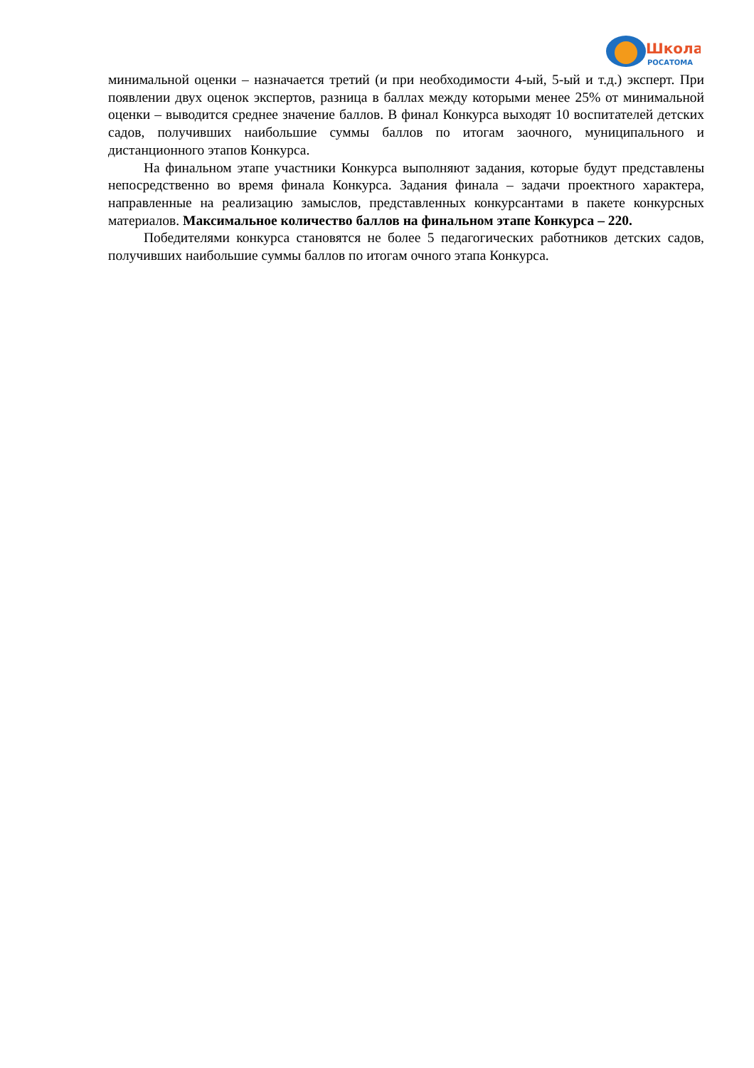Школа
РОСАТОМА
минимальной оценки – назначается третий (и при необходимости 4-ый, 5-ый и т.д.) эксперт. При появлении двух оценок экспертов, разница в баллах между которыми менее 25% от минимальной оценки – выводится среднее значение баллов. В финал Конкурса выходят 10 воспитателей детских садов, получивших наибольшие суммы баллов по итогам заочного, муниципального и дистанционного этапов Конкурса.
На финальном этапе участники Конкурса выполняют задания, которые будут представлены непосредственно во время финала Конкурса. Задания финала – задачи проектного характера, направленные на реализацию замыслов, представленных конкурсантами в пакете конкурсных материалов. Максимальное количество баллов на финальном этапе Конкурса – 220.
Победителями конкурса становятся не более 5 педагогических работников детских садов, получивших наибольшие суммы баллов по итогам очного этапа Конкурса.